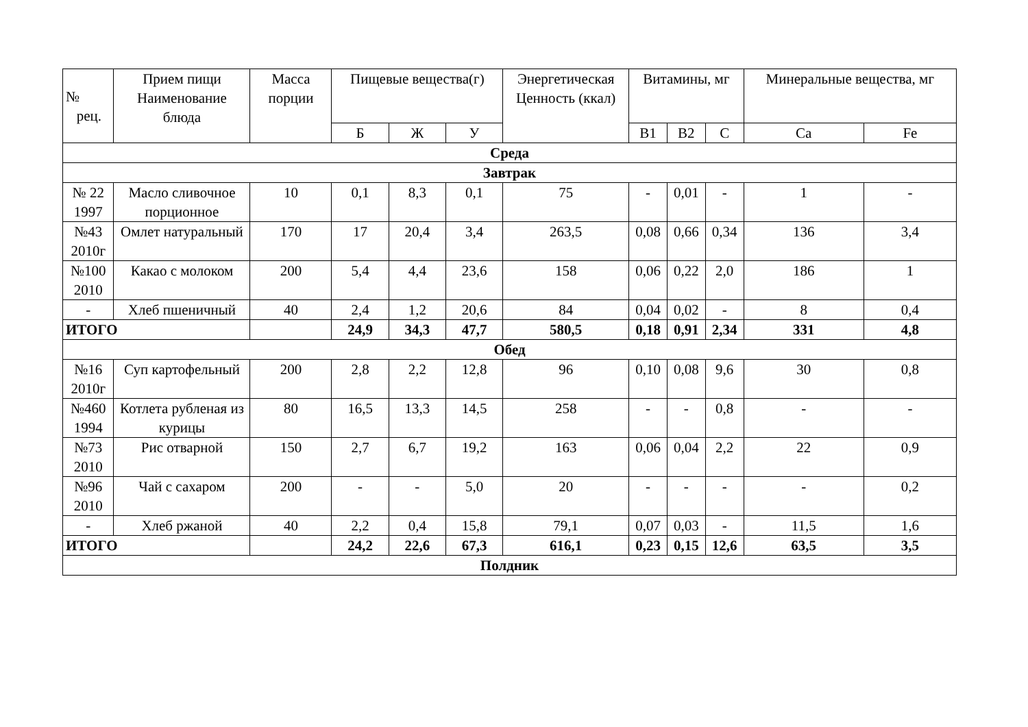| № рец. | Прием пищи Наименование блюда | Масса порции | Пищевые вещества(г) | | | Энергетическая Ценность (ккал) | Витамины, мг | | | Минеральные вещества, мг | |
| --- | --- | --- | --- | --- | --- | --- | --- | --- | --- | --- | --- |
| | | | Б | Ж | У | | В1 | В2 | С | Са | Fe |
| Среда | | | | | | | | | | | |
| Завтрак | | | | | | | | | | | |
| № 22 1997 | Масло сливочное порционное | 10 | 0,1 | 8,3 | 0,1 | 75 | - | 0,01 | - | 1 | - |
| №43 2010г | Омлет натуральный | 170 | 17 | 20,4 | 3,4 | 263,5 | 0,08 | 0,66 | 0,34 | 136 | 3,4 |
| №100 2010 | Какао с молоком | 200 | 5,4 | 4,4 | 23,6 | 158 | 0,06 | 0,22 | 2,0 | 186 | 1 |
| - | Хлеб пшеничный | 40 | 2,4 | 1,2 | 20,6 | 84 | 0,04 | 0,02 | - | 8 | 0,4 |
| ИТОГО | | | 24,9 | 34,3 | 47,7 | 580,5 | 0,18 | 0,91 | 2,34 | 331 | 4,8 |
| Обед | | | | | | | | | | | |
| №16 2010г | Суп картофельный | 200 | 2,8 | 2,2 | 12,8 | 96 | 0,10 | 0,08 | 9,6 | 30 | 0,8 |
| №460 1994 | Котлета рубленая из курицы | 80 | 16,5 | 13,3 | 14,5 | 258 | - | - | 0,8 | - | - |
| №73 2010 | Рис отварной | 150 | 2,7 | 6,7 | 19,2 | 163 | 0,06 | 0,04 | 2,2 | 22 | 0,9 |
| №96 2010 | Чай с сахаром | 200 | - | - | 5,0 | 20 | - | - | - | - | 0,2 |
| - | Хлеб ржаной | 40 | 2,2 | 0,4 | 15,8 | 79,1 | 0,07 | 0,03 | - | 11,5 | 1,6 |
| ИТОГО | | | 24,2 | 22,6 | 67,3 | 616,1 | 0,23 | 0,15 | 12,6 | 63,5 | 3,5 |
| Полдник | | | | | | | | | | | |